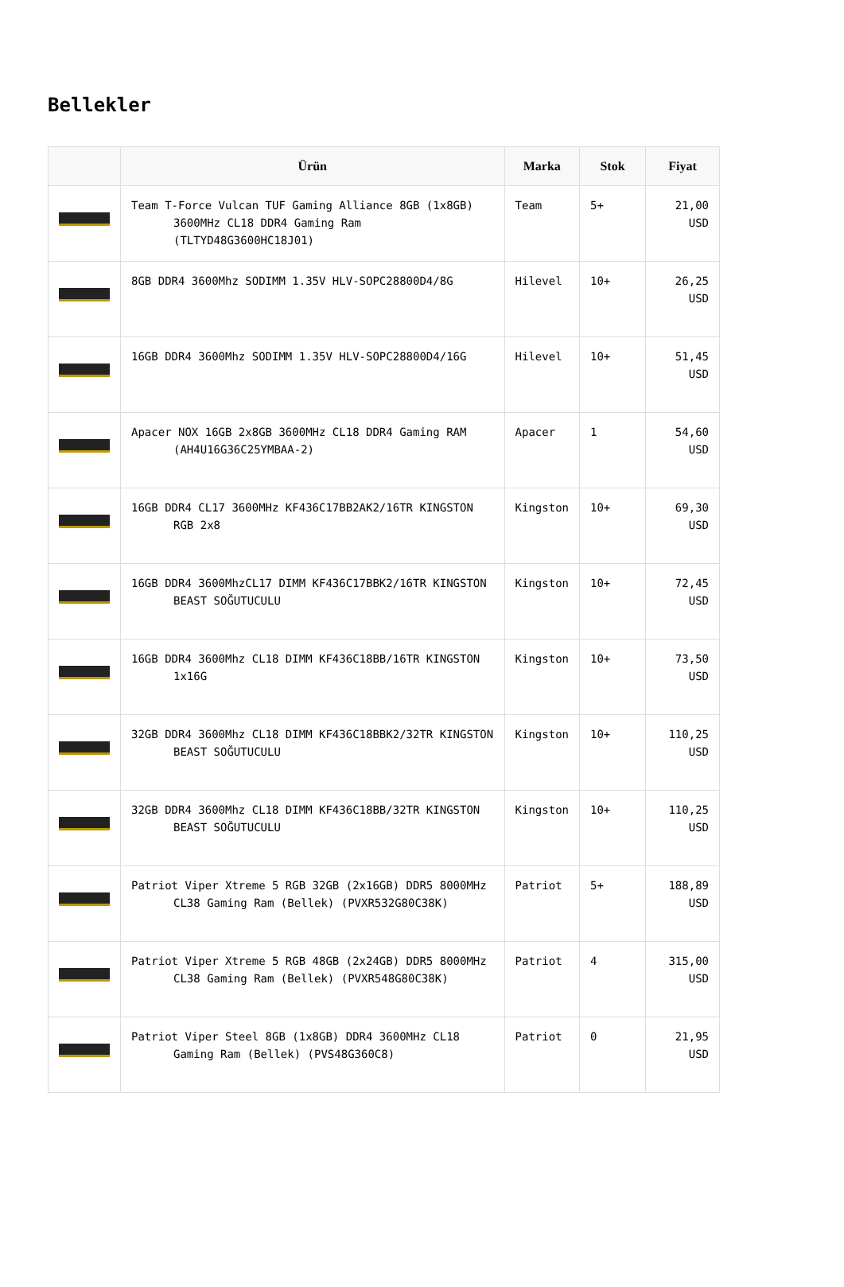Bellekler
| | Ürün | Marka | Stok | Fiyat |
| --- | --- | --- | --- | --- |
| | Team T-Force Vulcan TUF Gaming Alliance 8GB (1x8GB) 3600MHz CL18 DDR4 Gaming Ram (TLTYD48G3600HC18J01) | Team | 5+ | 21,00 USD |
| | 8GB DDR4 3600Mhz SODIMM 1.35V HLV-SOPC28800D4/8G | Hilevel | 10+ | 26,25 USD |
| | 16GB DDR4 3600Mhz SODIMM 1.35V HLV-SOPC28800D4/16G | Hilevel | 10+ | 51,45 USD |
| | Apacer NOX 16GB 2x8GB 3600MHz CL18 DDR4 Gaming RAM (AH4U16G36C25YMBAA-2) | Apacer | 1 | 54,60 USD |
| | 16GB DDR4 CL17 3600MHz KF436C17BB2AK2/16TR KINGSTON RGB 2x8 | Kingston | 10+ | 69,30 USD |
| | 16GB DDR4 3600MhzCL17 DIMM KF436C17BBK2/16TR KINGSTON BEAST SOĞUTUCULU | Kingston | 10+ | 72,45 USD |
| | 16GB DDR4 3600Mhz CL18 DIMM KF436C18BB/16TR KINGSTON 1x16G | Kingston | 10+ | 73,50 USD |
| | 32GB DDR4 3600Mhz CL18 DIMM KF436C18BBK2/32TR KINGSTON BEAST SOĞUTUCULU | Kingston | 10+ | 110,25 USD |
| | 32GB DDR4 3600Mhz CL18 DIMM KF436C18BB/32TR KINGSTON BEAST SOĞUTUCULU | Kingston | 10+ | 110,25 USD |
| | Patriot Viper Xtreme 5 RGB 32GB (2x16GB) DDR5 8000MHz CL38 Gaming Ram (Bellek) (PVXR532G80C38K) | Patriot | 5+ | 188,89 USD |
| | Patriot Viper Xtreme 5 RGB 48GB (2x24GB) DDR5 8000MHz CL38 Gaming Ram (Bellek) (PVXR548G80C38K) | Patriot | 4 | 315,00 USD |
| | Patriot Viper Steel 8GB (1x8GB) DDR4 3600MHz CL18 Gaming Ram (Bellek) (PVS48G360C8) | Patriot | 0 | 21,95 USD |